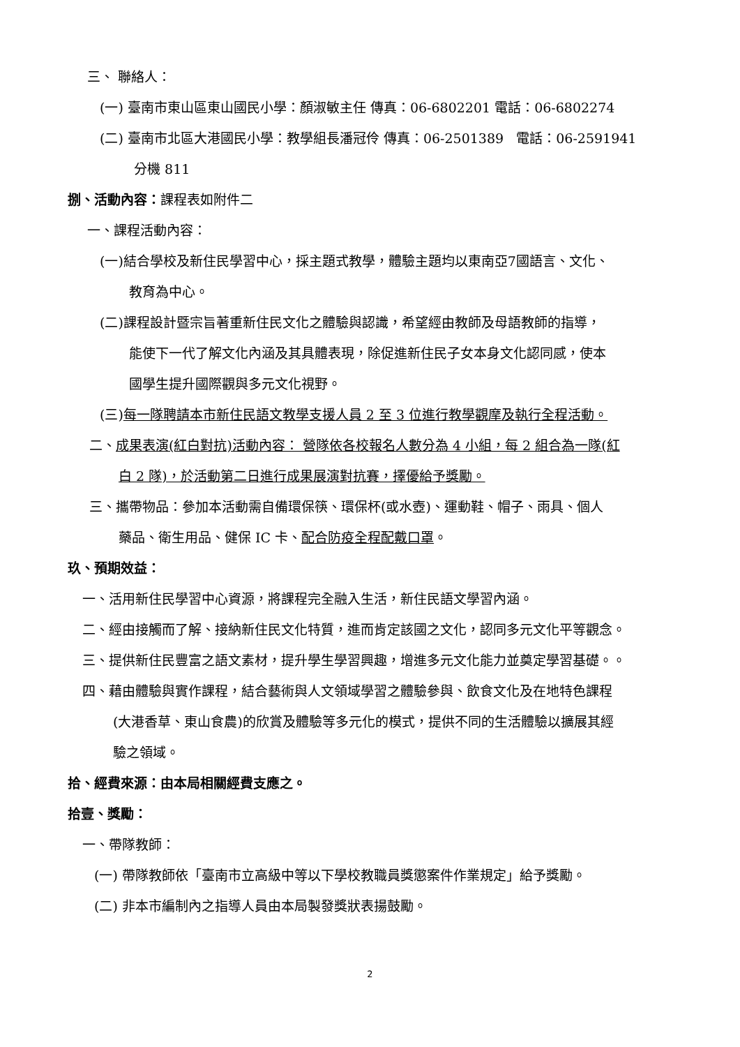三、 聯絡人：
(一) 臺南市東山區東山國民小學：顏淑敏主任 傳真：06-6802201 電話：06-6802274
(二) 臺南市北區大港國民小學：教學組長潘冠伶 傳真：06-2501389 電話：06-2591941
分機 811
捌、活動內容：課程表如附件二
一、課程活動內容：
(一)結合學校及新住民學習中心，採主題式教學，體驗主題均以東南亞7國語言、文化、
教育為中心。
(二)課程設計暨宗旨著重新住民文化之體驗與認識，希望經由教師及母語教師的指導，
能使下一代了解文化內涵及其具體表現，除促進新住民子女本身文化認同感，使本
國學生提升國際觀與多元文化視野。
(三)每一隊聘請本市新住民語文教學支援人員 2 至 3 位進行教學觀摩及執行全程活動。
二、成果表演(紅白對抗)活動內容： 營隊依各校報名人數分為 4 小組，每 2 組合為一隊(紅
白 2 隊)，於活動第二日進行成果展演對抗賽，擇優給予獎勵。
三、攜帶物品：參加本活動需自備環保筷、環保杯(或水壺)、運動鞋、帽子、雨具、個人
藥品、衛生用品、健保 IC 卡、配合防疫全程配戴口罩。
玖、預期效益：
一、活用新住民學習中心資源，將課程完全融入生活，新住民語文學習內涵。
二、經由接觸而了解、接納新住民文化特質，進而肯定該國之文化，認同多元文化平等觀念。
三、提供新住民豐富之語文素材，提升學生學習興趣，增進多元文化能力並奠定學習基礎。。
四、藉由體驗與實作課程，結合藝術與人文領域學習之體驗參與、飲食文化及在地特色課程
(大港香草、東山食農)的欣賞及體驗等多元化的模式，提供不同的生活體驗以擴展其經
驗之領域。
拾、經費來源：由本局相關經費支應之。
拾壹、獎勵：
一、帶隊教師：
(一) 帶隊教師依「臺南市立高級中等以下學校教職員獎懲案件作業規定」給予獎勵。
(二) 非本市編制內之指導人員由本局製發獎狀表揚鼓勵。
2